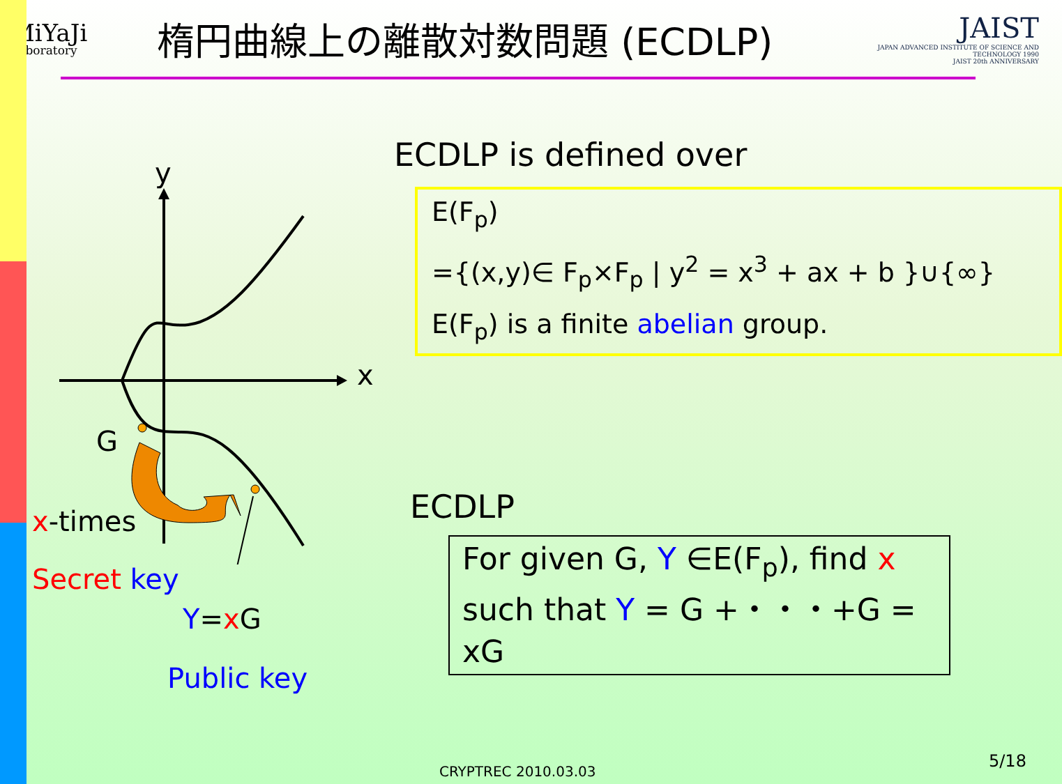MiYaJi
Laboratory
楕円曲線上の離散対数問題 (ECDLP)
JAIST
JAPAN ADVANCED INSTITUTE OF SCIENCE AND TECHNOLOGY 1990
JAIST 20th ANNIVERSARY
y
x
G
x-times
Secret key
Y=x G
Public key
ECDLP is defined over
E(F<sub>p</sub>)
={(x,y)∈ F<sub>p</sub>×F<sub>p</sub> | y<sup>2</sup> = x<sup>3</sup> + ax + b }∪{∞}
E(F<sub>p</sub>) is a finite abelian group.
ECDLP
For given G, Y ∈E(F<sub>p</sub>), find x
such that Y = G +・・・+G = xG
CRYPTREC 2010.03.03
5/18